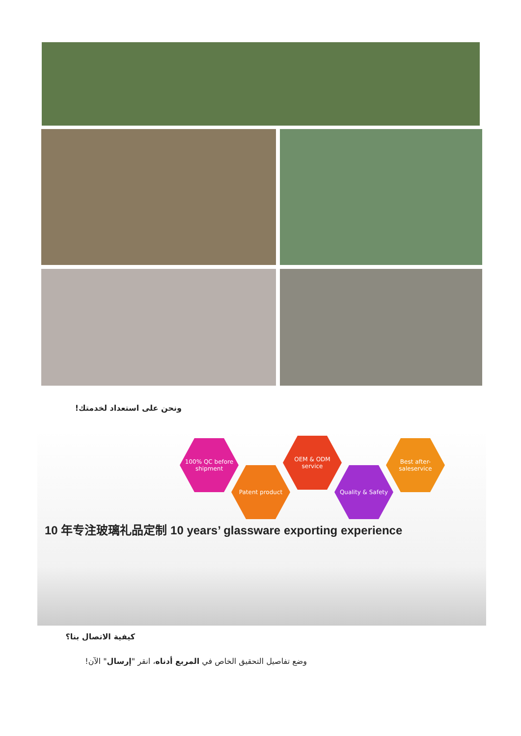ونحن على استعداد لخدمتك!
100% QC before shipment
Patent product
OEM & ODM service
Quality & Safety
Best after-saleservice
10 年专注玻璃礼品定制 10 years’ glassware exporting experience
كيفية الاتصال بنا؟
وضع تفاصيل التحقيق الخاص في المربع أدناه، انقر "إرسال" الآن!